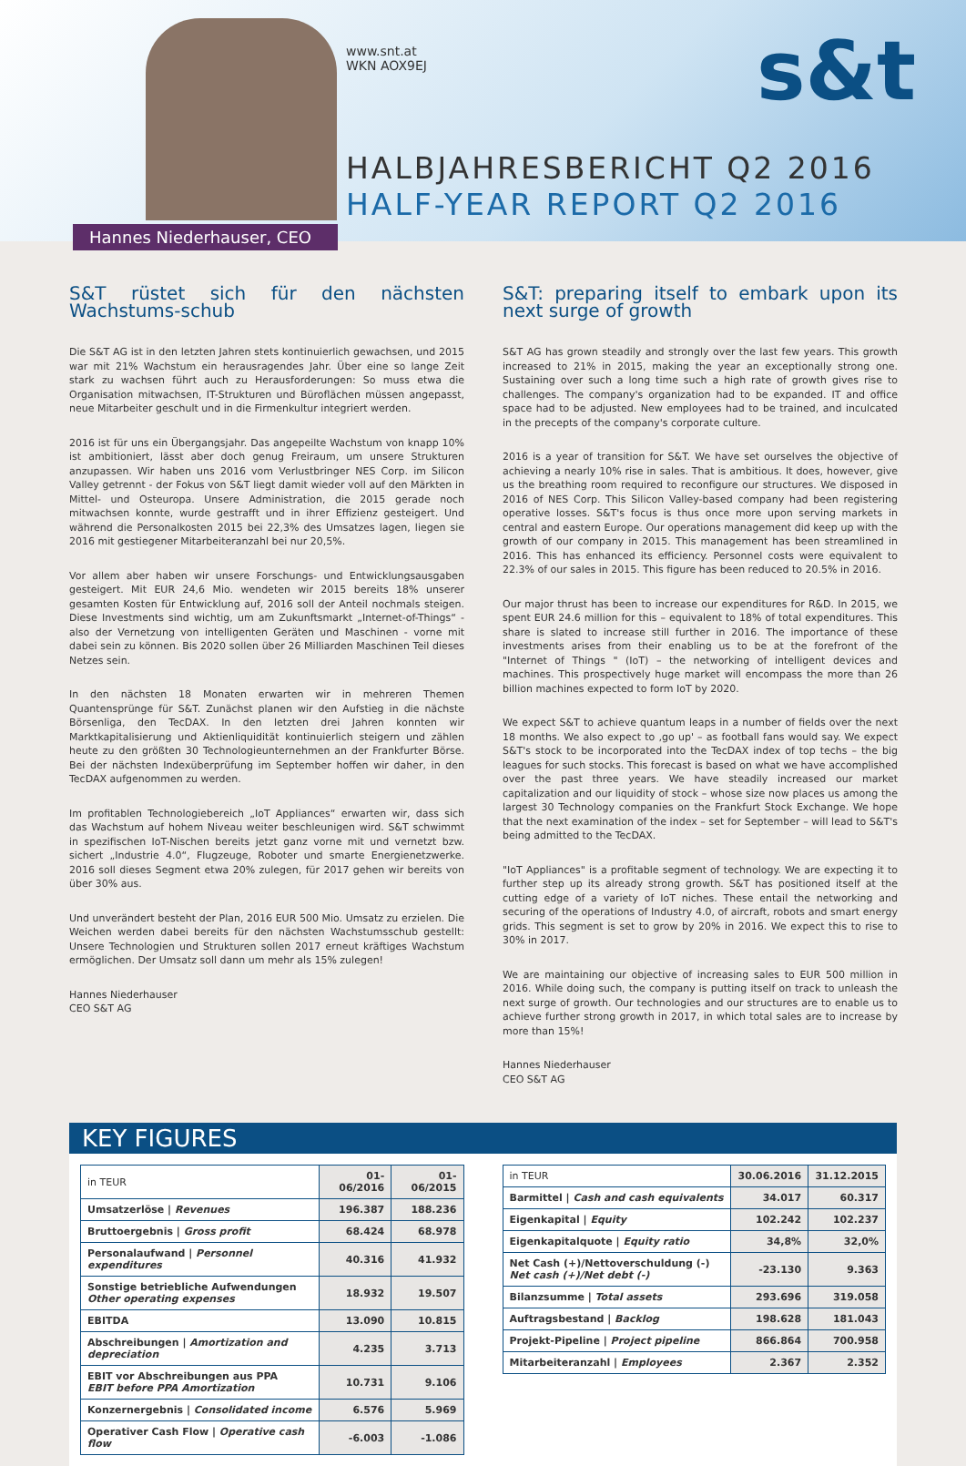www.snt.at
WKN AOX9EJ
HALBJAHRESBERICHT Q2 2016
HALF-YEAR REPORT Q2 2016
s&t
Hannes Niederhauser, CEO
S&T rüstet sich für den nächsten Wachstums-schub
Die S&T AG ist in den letzten Jahren stets kontinuierlich gewachsen, und 2015 war mit 21% Wachstum ein herausragendes Jahr. Über eine so lange Zeit stark zu wachsen führt auch zu Herausforderungen: So muss etwa die Organisation mitwachsen, IT-Strukturen und Büroflächen müssen angepasst, neue Mitarbeiter geschult und in die Firmenkultur integriert werden.
2016 ist für uns ein Übergangsjahr. Das angepeilte Wachstum von knapp 10% ist ambitioniert, lässt aber doch genug Freiraum, um unsere Strukturen anzupassen. Wir haben uns 2016 vom Verlustbringer NES Corp. im Silicon Valley getrennt - der Fokus von S&T liegt damit wieder voll auf den Märkten in Mittel- und Osteuropa. Unsere Administration, die 2015 gerade noch mitwachsen konnte, wurde gestrafft und in ihrer Effizienz gesteigert. Und während die Personalkosten 2015 bei 22,3% des Umsatzes lagen, liegen sie 2016 mit gestiegener Mitarbeiteranzahl bei nur 20,5%.
Vor allem aber haben wir unsere Forschungs- und Entwicklungsausgaben gesteigert. Mit EUR 24,6 Mio. wendeten wir 2015 bereits 18% unserer gesamten Kosten für Entwicklung auf, 2016 soll der Anteil nochmals steigen. Diese Investments sind wichtig, um am Zukunftsmarkt „Internet-of-Things“ - also der Vernetzung von intelligenten Geräten und Maschinen - vorne mit dabei sein zu können. Bis 2020 sollen über 26 Milliarden Maschinen Teil dieses Netzes sein.
In den nächsten 18 Monaten erwarten wir in mehreren Themen Quantensprünge für S&T. Zunächst planen wir den Aufstieg in die nächste Börsenliga, den TecDAX. In den letzten drei Jahren konnten wir Marktkapitalisierung und Aktienliquidität kontinuierlich steigern und zählen heute zu den größten 30 Technologieunternehmen an der Frankfurter Börse. Bei der nächsten Indexüberprüfung im September hoffen wir daher, in den TecDAX aufgenommen zu werden.
Im profitablen Technologiebereich „IoT Appliances“ erwarten wir, dass sich das Wachstum auf hohem Niveau weiter beschleunigen wird. S&T schwimmt in spezifischen IoT-Nischen bereits jetzt ganz vorne mit und vernetzt bzw. sichert „Industrie 4.0“, Flugzeuge, Roboter und smarte Energienetzwerke. 2016 soll dieses Segment etwa 20% zulegen, für 2017 gehen wir bereits von über 30% aus.
Und unverändert besteht der Plan, 2016 EUR 500 Mio. Umsatz zu erzielen. Die Weichen werden dabei bereits für den nächsten Wachstumsschub gestellt: Unsere Technologien und Strukturen sollen 2017 erneut kräftiges Wachstum ermöglichen. Der Umsatz soll dann um mehr als 15% zulegen!
Hannes Niederhauser
CEO S&T AG
S&T: preparing itself to embark upon its next surge of growth
S&T AG has grown steadily and strongly over the last few years. This growth increased to 21% in 2015, making the year an exceptionally strong one. Sustaining over such a long time such a high rate of growth gives rise to challenges. The company's organization had to be expanded. IT and office space had to be adjusted. New employees had to be trained, and inculcated in the precepts of the company's corporate culture.
2016 is a year of transition for S&T. We have set ourselves the objective of achieving a nearly 10% rise in sales. That is ambitious. It does, however, give us the breathing room required to reconfigure our structures. We disposed in 2016 of NES Corp. This Silicon Valley-based company had been registering operative losses. S&T's focus is thus once more upon serving markets in central and eastern Europe. Our operations management did keep up with the growth of our company in 2015. This management has been streamlined in 2016. This has enhanced its efficiency. Personnel costs were equivalent to 22.3% of our sales in 2015. This figure has been reduced to 20.5% in 2016.
Our major thrust has been to increase our expenditures for R&D. In 2015, we spent EUR 24.6 million for this – equivalent to 18% of total expenditures. This share is slated to increase still further in 2016. The importance of these investments arises from their enabling us to be at the forefront of the "Internet of Things " (IoT) – the networking of intelligent devices and machines. This prospectively huge market will encompass the more than 26 billion machines expected to form IoT by 2020.
We expect S&T to achieve quantum leaps in a number of fields over the next 18 months. We also expect to ‚go up' – as football fans would say. We expect S&T's stock to be incorporated into the TecDAX index of top techs – the big leagues for such stocks. This forecast is based on what we have accomplished over the past three years. We have steadily increased our market capitalization and our liquidity of stock – whose size now places us among the largest 30 Technology companies on the Frankfurt Stock Exchange. We hope that the next examination of the index – set for September – will lead to S&T's being admitted to the TecDAX.
"IoT Appliances" is a profitable segment of technology. We are expecting it to further step up its already strong growth. S&T has positioned itself at the cutting edge of a variety of IoT niches. These entail the networking and securing of the operations of Industry 4.0, of aircraft, robots and smart energy grids. This segment is set to grow by 20% in 2016. We expect this to rise to 30% in 2017.
We are maintaining our objective of increasing sales to EUR 500 million in 2016. While doing such, the company is putting itself on track to unleash the next surge of growth. Our technologies and our structures are to enable us to achieve further strong growth in 2017, in which total sales are to increase by more than 15%!
Hannes Niederhauser
CEO S&T AG
KEY FIGURES
| in TEUR | 01-06/2016 | 01-06/2015 |
| --- | --- | --- |
| Umsatzerlöse / Revenues | 196.387 | 188.236 |
| Bruttoergebnis / Gross profit | 68.424 | 68.978 |
| Personalaufwand / Personnel expenditures | 40.316 | 41.932 |
| Sonstige betriebliche Aufwendungen Other operating expenses | 18.932 | 19.507 |
| EBITDA | 13.090 | 10.815 |
| Abschreibungen / Amortization and depreciation | 4.235 | 3.713 |
| EBIT vor Abschreibungen aus PPA EBIT before PPA Amortization | 10.731 | 9.106 |
| Konzernergebnis / Consolidated income | 6.576 | 5.969 |
| Operativer Cash Flow / Operative cash flow | -6.003 | -1.086 |
| in TEUR | 30.06.2016 | 31.12.2015 |
| --- | --- | --- |
| Barmittel / Cash and cash equivalents | 34.017 | 60.317 |
| Eigenkapital / Equity | 102.242 | 102.237 |
| Eigenkapitalquote / Equity ratio | 34,8% | 32,0% |
| Net Cash (+)/Nettoverschuldung (-) Net cash (+)/Net debt (-) | -23.130 | 9.363 |
| Bilanzsumme / Total assets | 293.696 | 319.058 |
| Auftragsbestand / Backlog | 198.628 | 181.043 |
| Projekt-Pipeline / Project pipeline | 866.864 | 700.958 |
| Mitarbeiteranzahl / Employees | 2.367 | 2.352 |